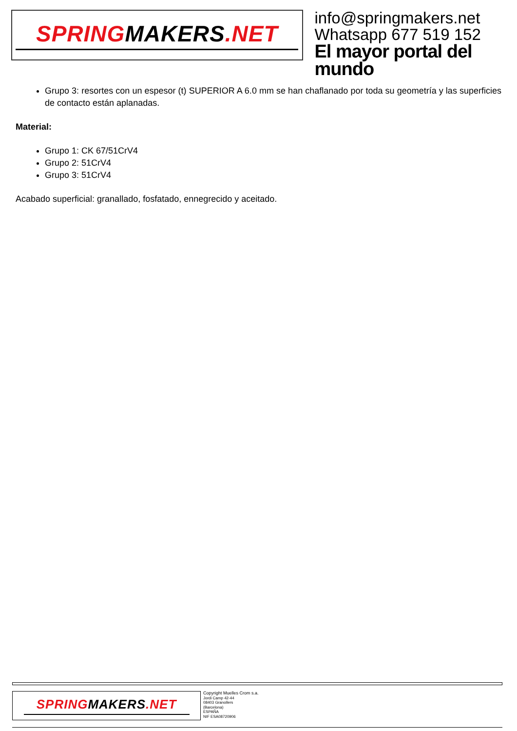SPRINGMAKERS.NET
info@springmakers.net
Whatsapp 677 519 152
El mayor portal del mundo
Grupo 3: resortes con un espesor (t) SUPERIOR A 6.0 mm se han chaflanado por toda su geometría y las superficies de contacto están aplanadas.
Material:
Grupo 1: CK 67/51CrV4
Grupo 2: 51CrV4
Grupo 3: 51CrV4
Acabado superficial: granallado, fosfatado, ennegrecido y aceitado.
SPRINGMAKERS.NET
Copyright Muelles Crom s.a.
Jordi Camp 42-44
08403 Granollers
(Barcelona)
ESPAÑA
NIF ESA08720906